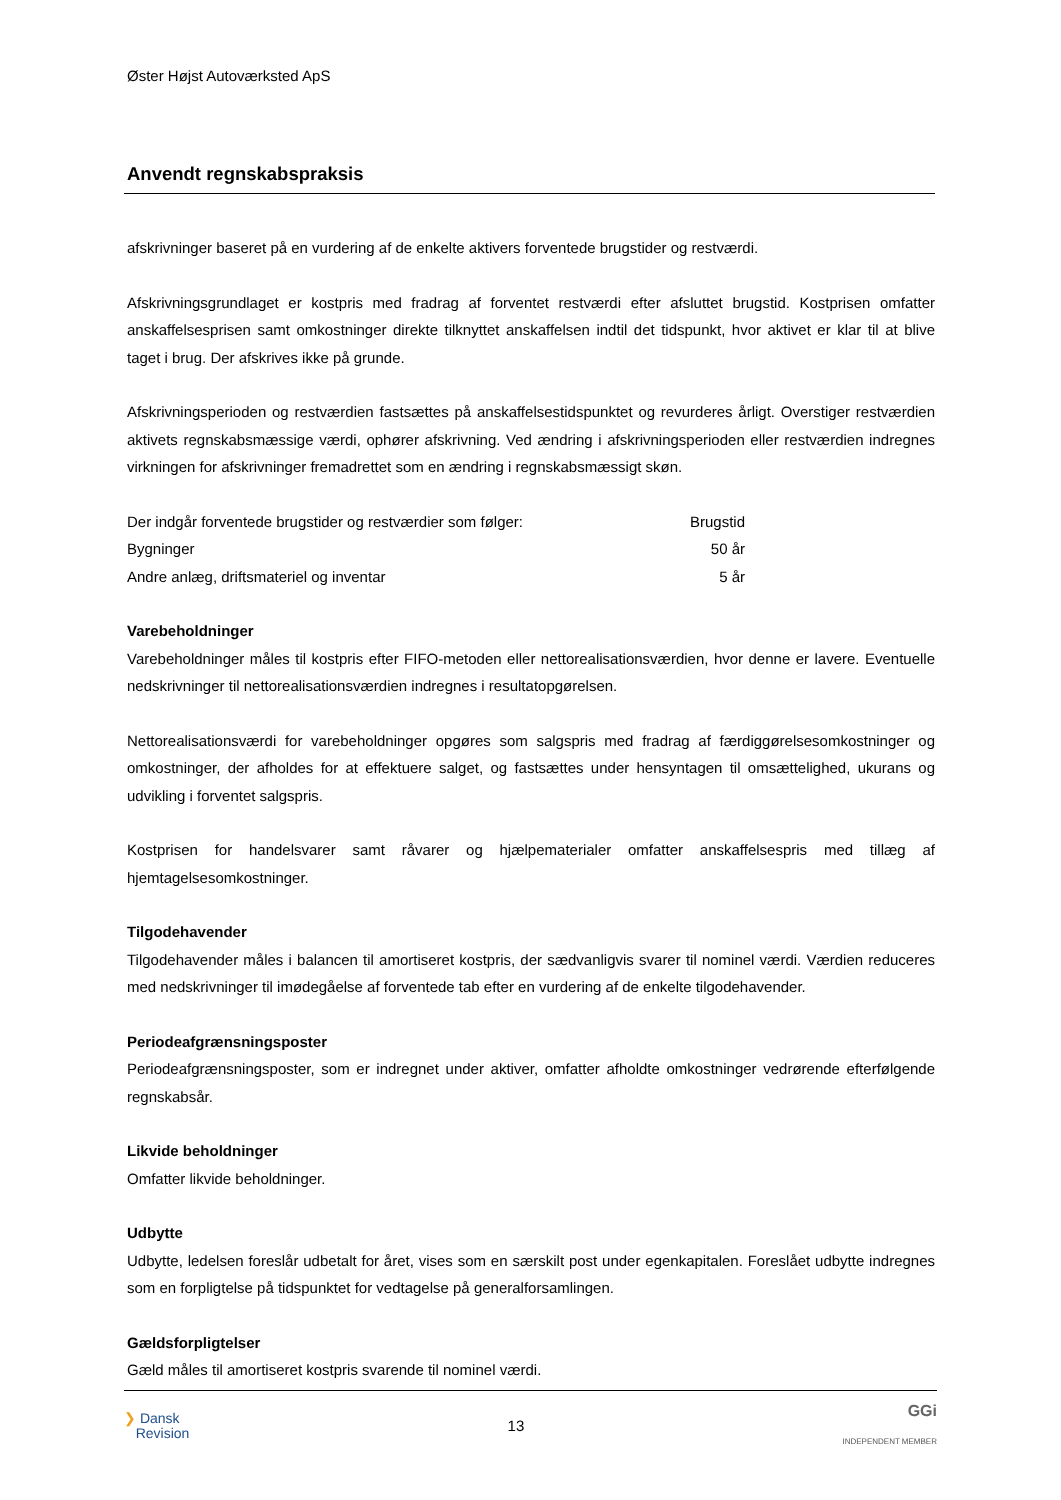Øster Højst Autoværksted ApS
Anvendt regnskabspraksis
afskrivninger baseret på en vurdering af de enkelte aktivers forventede brugstider og restværdi.
Afskrivningsgrundlaget er kostpris med fradrag af forventet restværdi efter afsluttet brugstid. Kostprisen omfatter anskaffelsesprisen samt omkostninger direkte tilknyttet anskaffelsen indtil det tidspunkt, hvor aktivet er klar til at blive taget i brug. Der afskrives ikke på grunde.
Afskrivningsperioden og restværdien fastsættes på anskaffelsestidspunktet og revurderes årligt. Overstiger restværdien aktivets regnskabsmæssige værdi, ophører afskrivning. Ved ændring i afskrivningsperioden eller restværdien indregnes virkningen for afskrivninger fremadrettet som en ændring i regnskabsmæssigt skøn.
| Der indgår forventede brugstider og restværdier som følger: | Brugstid |
| Bygninger | 50 år |
| Andre anlæg, driftsmateriel og inventar | 5 år |
Varebeholdninger
Varebeholdninger måles til kostpris efter FIFO-metoden eller nettorealisationsværdien, hvor denne er lavere. Eventuelle nedskrivninger til nettorealisationsværdien indregnes i resultatopgørelsen.
Nettorealisationsværdi for varebeholdninger opgøres som salgspris med fradrag af færdiggørelsesomkostninger og omkostninger, der afholdes for at effektuere salget, og fastsættes under hensyntagen til omsættelighed, ukurans og udvikling i forventet salgspris.
Kostprisen for handelsvarer samt råvarer og hjælpematerialer omfatter anskaffelsespris med tillæg af hjemtagelsesomkostninger.
Tilgodehavender
Tilgodehavender måles i balancen til amortiseret kostpris, der sædvanligvis svarer til nominel værdi. Værdien reduceres med nedskrivninger til imødegåelse af forventede tab efter en vurdering af de enkelte tilgodehavender.
Periodeafgrænsningsposter
Periodeafgrænsningsposter, som er indregnet under aktiver, omfatter afholdte omkostninger vedrørende efterfølgende regnskabsår.
Likvide beholdninger
Omfatter likvide beholdninger.
Udbytte
Udbytte, ledelsen foreslår udbetalt for året, vises som en særskilt post under egenkapitalen. Foreslået udbytte indregnes som en forpligtelse på tidspunktet for vedtagelse på generalforsamlingen.
Gældsforpligtelser
Gæld måles til amortiseret kostpris svarende til nominel værdi.
❯ Dansk
Revision
13
GGi
INDEPENDENT MEMBER